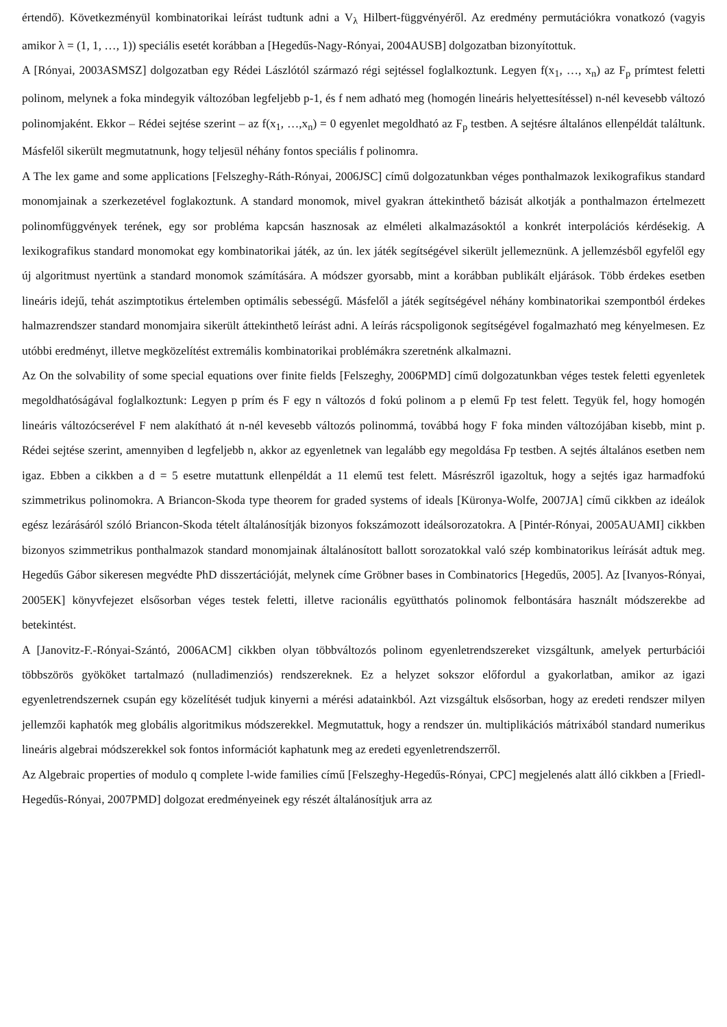értendő). Következményül kombinatorikai leírást tudtunk adni a V<sub>λ</sub> Hilbert-függvényéről. Az eredmény permutációkra vonatkozó (vagyis amikor λ = (1, 1, …, 1)) speciális esetét korábban a [Hegedűs-Nagy-Rónyai, 2004AUSB] dolgozatban bizonyítottuk.
A [Rónyai, 2003ASMSZ] dolgozatban egy Rédei Lászlótól származó régi sejtéssel foglalkoztunk. Legyen f(x<sub>1</sub>, …, x<sub>n</sub>) az F<sub>p</sub> prímtest feletti polinom, melynek a foka mindegyik változóban legfeljebb p-1, és f nem adható meg (homogén lineáris helyettesítéssel) n-nél kevesebb változó polinomjaként. Ekkor – Rédei sejtése szerint – az f(x<sub>1</sub>, …,x<sub>n</sub>) = 0 egyenlet megoldható az F<sub>p</sub> testben. A sejtésre általános ellenpéldát találtunk. Másfelől sikerült megmutatnunk, hogy teljesül néhány fontos speciális f polinomra.
A The lex game and some applications [Felszeghy-Ráth-Rónyai, 2006JSC] című dolgozatunkban véges ponthalmazok lexikografikus standard monomjainak a szerkezetével foglakoztunk. A standard monomok, mivel gyakran áttekinthető bázisát alkotják a ponthalmazon értelmezett polinomfüggvények terének, egy sor probléma kapcsán hasznosak az elméleti alkalmazásoktól a konkrét interpolációs kérdésekig. A lexikografikus standard monomokat egy kombinatorikai játék, az ún. lex játék segítségével sikerült jellemeznünk. A jellemzésből egyfelől egy új algoritmust nyertünk a standard monomok számítására. A módszer gyorsabb, mint a korábban publikált eljárások. Több érdekes esetben lineáris idejű, tehát aszimptotikus értelemben optimális sebességű. Másfelől a játék segítségével néhány kombinatorikai szempontból érdekes halmazrendszer standard monomjaira sikerült áttekinthető leírást adni. A leírás rácspoligonok segítségével fogalmazható meg kényelmesen. Ez utóbbi eredményt, illetve megközelítést extremális kombinatorikai problémákra szeretnénk alkalmazni.
Az On the solvability of some special equations over finite fields [Felszeghy, 2006PMD] című dolgozatunkban véges testek feletti egyenletek megoldhatóságával foglalkoztunk: Legyen p prím és F egy n változós d fokú polinom a p elemű Fp test felett. Tegyük fel, hogy homogén lineáris változócserével F nem alakítható át n-nél kevesebb változós polinommá, továbbá hogy F foka minden változójában kisebb, mint p. Rédei sejtése szerint, amennyiben d legfeljebb n, akkor az egyenletnek van legalább egy megoldása Fp testben. A sejtés általános esetben nem igaz. Ebben a cikkben a d = 5 esetre mutattunk ellenpéldát a 11 elemű test felett. Másrészről igazoltuk, hogy a sejtés igaz harmadfokú szimmetrikus polinomokra. A Briancon-Skoda type theorem for graded systems of ideals [Küronya-Wolfe, 2007JA] című cikkben az ideálok egész lezárásáról szóló Briancon-Skoda tételt általánosítják bizonyos fokszámozott ideálsorozatokra. A [Pintér-Rónyai, 2005AUAMI] cikkben bizonyos szimmetrikus ponthalmazok standard monomjainak általánosított ballott sorozatokkal való szép kombinatorikus leírását adtuk meg. Hegedűs Gábor sikeresen megvédte PhD disszertációját, melynek címe Gröbner bases in Combinatorics [Hegedűs, 2005]. Az [Ivanyos-Rónyai, 2005EK] könyvfejezet elsősorban véges testek feletti, illetve racionális együtthatós polinomok felbontására használt módszerekbe ad betekintést.
A [Janovitz-F.-Rónyai-Szántó, 2006ACM] cikkben olyan többváltozós polinom egyenletrendszereket vizsgáltunk, amelyek perturbációi többszörös gyököket tartalmazó (nulladimenziós) rendszereknek. Ez a helyzet sokszor előfordul a gyakorlatban, amikor az igazi egyenletrendszernek csupán egy közelítését tudjuk kinyerni a mérési adatainkból. Azt vizsgáltuk elsősorban, hogy az eredeti rendszer milyen jellemzői kaphatók meg globális algoritmikus módszerekkel. Megmutattuk, hogy a rendszer ún. multiplikációs mátrixából standard numerikus lineáris algebrai módszerekkel sok fontos információt kaphatunk meg az eredeti egyenletrendszerről.
Az Algebraic properties of modulo q complete l-wide families című [Felszeghy-Hegedűs-Rónyai, CPC] megjelenés alatt álló cikkben a [Friedl-Hegedűs-Rónyai, 2007PMD] dolgozat eredményeinek egy részét általánosítjuk arra az